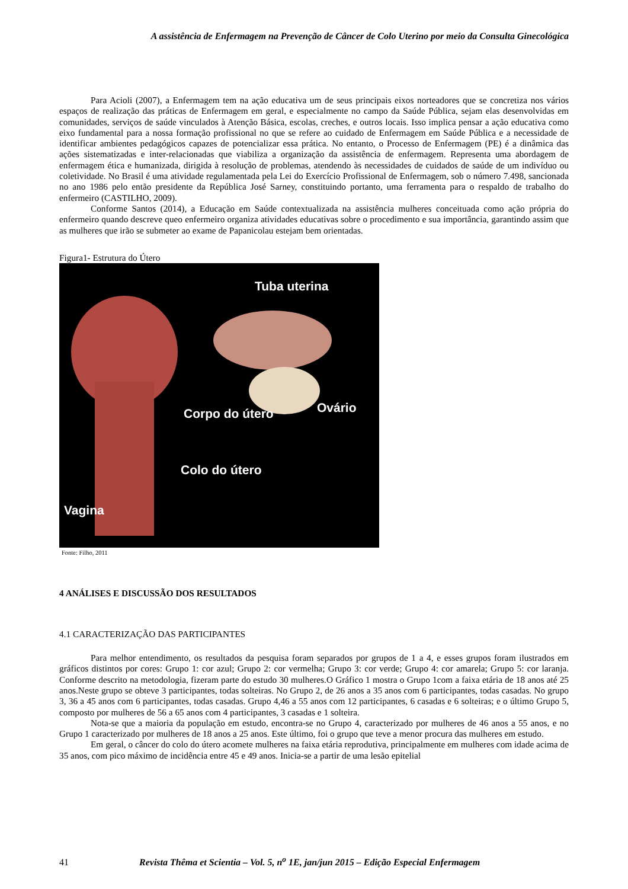A assistência de Enfermagem na Prevenção de Câncer de Colo Uterino por meio da Consulta Ginecológica
Para Acioli (2007), a Enfermagem tem na ação educativa um de seus principais eixos norteadores que se concretiza nos vários espaços de realização das práticas de Enfermagem em geral, e especialmente no campo da Saúde Pública, sejam elas desenvolvidas em comunidades, serviços de saúde vinculados à Atenção Básica, escolas, creches, e outros locais. Isso implica pensar a ação educativa como eixo fundamental para a nossa formação profissional no que se refere ao cuidado de Enfermagem em Saúde Pública e a necessidade de identificar ambientes pedagógicos capazes de potencializar essa prática. No entanto, o Processo de Enfermagem (PE) é a dinâmica das ações sistematizadas e inter-relacionadas que viabiliza a organização da assistência de enfermagem. Representa uma abordagem de enfermagem ética e humanizada, dirigida à resolução de problemas, atendendo às necessidades de cuidados de saúde de um indivíduo ou coletividade. No Brasil é uma atividade regulamentada pela Lei do Exercício Profissional de Enfermagem, sob o número 7.498, sancionada no ano 1986 pelo então presidente da República José Sarney, constituindo portanto, uma ferramenta para o respaldo de trabalho do enfermeiro (CASTILHO, 2009).
Conforme Santos (2014), a Educação em Saúde contextualizada na assistência mulheres conceituada como ação própria do enfermeiro quando descreve queo enfermeiro organiza atividades educativas sobre o procedimento e sua importância, garantindo assim que as mulheres que irão se submeter ao exame de Papanicolau estejam bem orientadas.
Figura1- Estrutura do Útero
Tuba uterina
Corpo do útero Ovário
Colo do útero
Vagina
Fonte: Filho, 2011
4 ANÁLISES E DISCUSSÃO DOS RESULTADOS
4.1 CARACTERIZAÇÃO DAS PARTICIPANTES
Para melhor entendimento, os resultados da pesquisa foram separados por grupos de 1 a 4, e esses grupos foram ilustrados em gráficos distintos por cores: Grupo 1: cor azul; Grupo 2: cor vermelha; Grupo 3: cor verde; Grupo 4: cor amarela; Grupo 5: cor laranja. Conforme descrito na metodologia, fizeram parte do estudo 30 mulheres.O Gráfico 1 mostra o Grupo 1com a faixa etária de 18 anos até 25 anos.Neste grupo se obteve 3 participantes, todas solteiras. No Grupo 2, de 26 anos a 35 anos com 6 participantes, todas casadas. No grupo 3, 36 a 45 anos com 6 participantes, todas casadas. Grupo 4,46 a 55 anos com 12 participantes, 6 casadas e 6 solteiras; e o último Grupo 5, composto por mulheres de 56 a 65 anos com 4 participantes, 3 casadas e 1 solteira.
Nota-se que a maioria da população em estudo, encontra-se no Grupo 4, caracterizado por mulheres de 46 anos a 55 anos, e no Grupo 1 caracterizado por mulheres de 18 anos a 25 anos. Este último, foi o grupo que teve a menor procura das mulheres em estudo.
Em geral, o câncer do colo do útero acomete mulheres na faixa etária reprodutiva, principalmente em mulheres com idade acima de 35 anos, com pico máximo de incidência entre 45 e 49 anos. Inicia-se a partir de uma lesão epitelial
41 Revista Thêma et Scientia – Vol. 5, n<sup>o</sup> 1E, jan/jun 2015 – Edição Especial Enfermagem